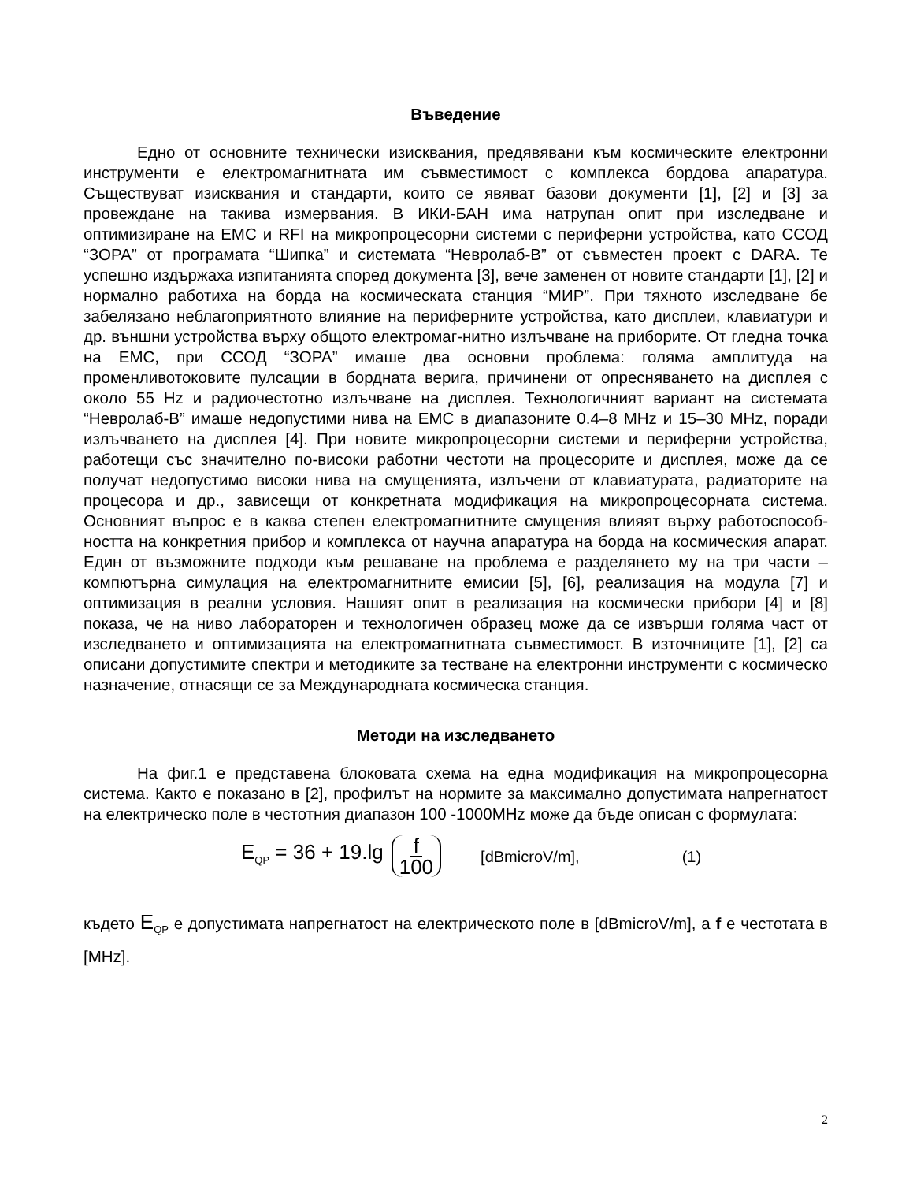Въведение
Едно от основните технически изисквания, предявявани към космическите електронни инструменти е електромагнитната им съвместимост с комплекса бордова апаратура. Съществуват изисквания и стандарти, които се явяват базови документи [1], [2] и [3] за провеждане на такива измервания. В ИКИ-БАН има натрупан опит при изследване и оптимизиране на ЕМС и RFI на микропроцесорни системи с периферни устройства, като ССОД “ЗОРА” от програмата “Шипка” и системата “Невролаб-В” от съвместен проект с DARA. Те успешно издържаха изпитанията според документа [3], вече заменен от новите стандарти [1], [2] и нормално работиха на борда на космическата станция “МИР”. При тяхното изследване бе забелязано неблагоприятното влияние на периферните устройства, като дисплеи, клавиатури и др. външни устройства върху общото електромаг-нитно излъчване на приборите. От гледна точка на ЕМС, при ССОД “ЗОРА” имаше два основни проблема: голяма амплитуда на променливотоковите пулсации в бордната верига, причинени от опресняването на дисплея с около 55 Hz и радиочестотно излъчване на дисплея. Технологичният вариант на системата “Невролаб-В” имаше недопустими нива на ЕМС в диапазоните 0.4–8 MHz и 15–30 MHz, поради излъчването на дисплея [4]. При новите микропроцесорни системи и периферни устройства, работещи със значително по-високи работни честоти на процесорите и дисплея, може да се получат недопустимо високи нива на смущенията, излъчени от клавиатурата, радиаторите на процесора и др., зависещи от конкретната модификация на микропроцесорната система. Основният въпрос е в каква степен електромагнитните смущения влияят върху работоспособ-ността на конкретния прибор и комплекса от научна апаратура на борда на космическия апарат. Един от възможните подходи към решаване на проблема е разделянето му на три части – компютърна симулация на електромагнитните емисии [5], [6], реализация на модула [7] и оптимизация в реални условия. Нашият опит в реализация на космически прибори [4] и [8] показа, че на ниво лабораторен и технологичен образец може да се извърши голяма част от изследването и оптимизацията на електромагнитната съвместимост. В източниците [1], [2] са описани допустимите спектри и методиките за тестване на електронни инструменти с космическо назначение, отнасящи се за Международната космическа станция.
Методи на изследването
На фиг.1 е представена блоковата схема на една модификация на микропроцесорна система. Както е показано в [2], профилът на нормите за максимално допустимата напрегнатост на електрическо поле в честотния диапазон 100 -1000MHz може да бъде описан с формулата:
E<sub>QP</sub> = 36 + 19.lg f 100 [dBmicroV/m], (1)
където E<sub>QP</sub> е допустимата напрегнатост на електрическото поле в [dBmicroV/m], а f е честотата в [MHz].
2